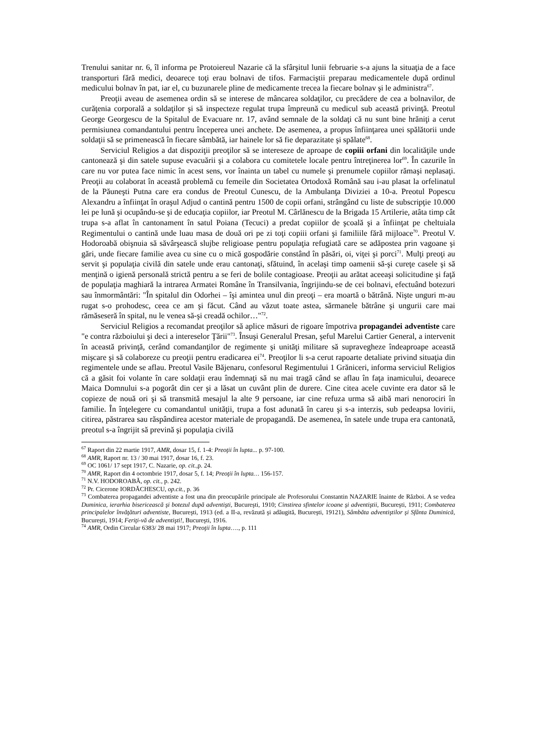Trenului sanitar nr. 6, îl informa pe Protoiereul Nazarie că la sfârşitul lunii februarie s-a ajuns la situaţia de a face transporturi fără medici, deoarece toţi erau bolnavi de tifos. Farmaciştii preparau medicamentele după ordinul medicului bolnav în pat, iar el, cu buzunarele pline de medicamente trecea la fiecare bolnav şi le administra<sup>67</sup>.
Preoţii aveau de asemenea ordin să se interese de mâncarea soldaţilor, cu precădere de cea a bolnavilor, de curăţenia corporală a soldaţilor şi să inspecteze regulat trupa împreună cu medicul sub această privinţă. Preotul George Georgescu de la Spitalul de Evacuare nr. 17, având semnale de la soldaţi că nu sunt bine hrăniţi a cerut permisiunea comandantului pentru începerea unei anchete. De asemenea, a propus înfiinţarea unei spălătorii unde soldaţii să se primenească în fiecare sâmbătă, iar hainele lor să fie deparazitate şi spălate<sup>68</sup>.
Serviciul Religios a dat dispoziţii preoţilor să se intereseze de aproape de copiii orfani din localităţile unde cantonează şi din satele supuse evacuării şi a colabora cu comitetele locale pentru întreţinerea lor<sup>69</sup>. În cazurile în care nu vor putea face nimic în acest sens, vor înainta un tabel cu numele şi prenumele copiilor rămaşi neplasaţi. Preoţii au colaborat în această problemă cu femeile din Societatea Ortodoxă Română sau i-au plasat la orfelinatul de la Păuneşti Putna care era condus de Preotul Cunescu, de la Ambulanţa Diviziei a 10-a. Preotul Popescu Alexandru a înfiinţat în oraşul Adjud o cantină pentru 1500 de copii orfani, strângând cu liste de subscripţie 10.000 lei pe lună şi ocupându-se şi de educaţia copiilor, iar Preotul M. Cârlănescu de la Brigada 15 Artilerie, atâta timp cât trupa s-a aflat în cantonament în satul Poiana (Tecuci) a predat copiilor de şcoală şi a înfiinţat pe cheltuiala Regimentului o cantină unde luau masa de două ori pe zi toţi copiii orfani şi familiile fără mijloace<sup>70</sup>. Preotul V. Hodoroabă obişnuia să săvârşească slujbe religioase pentru populaţia refugiată care se adăpostea prin vagoane şi gări, unde fiecare familie avea cu sine cu o mică gospodărie constând în păsări, oi, viţei şi porci<sup>71</sup>. Mulţi preoţi au servit şi populaţia civilă din satele unde erau cantonaţi, sfătuind, în acelaşi timp oamenii să-şi curеţe casele şi să menţină o igienă personală strictă pentru a se feri de bolile contagioase. Preoţii au arătat aceeaşi solicitudine şi faţă de populaţia maghiară la intrarea Armatei Române în Transilvania, îngrijindu-se de cei bolnavi, efectuând botezuri sau înmormântări: "În spitalul din Odorhei – îşi amintea unul din preoţi – era moartă o bătrână. Nişte unguri m-au rugat s-o prohodesc, ceea ce am şi făcut. Când au văzut toate astea, sărmanele bătrâne şi ungurii care mai rămăseseră în spital, nu le venea să-şi creadă ochilor…"<sup>72</sup>.
Serviciul Religios a recomandat preoţilor să aplice măsuri de rigoare împotriva propagandei adventiste care "e contra războiului şi deci a intereselor Ţării"<sup>73</sup>. Însuşi Generalul Presan, şeful Marelui Cartier General, a intervenit în această privinţă, cerând comandanţilor de regimente şi unităţi militare să supravegheze îndeaproape această mişcare şi să colaboreze cu preoţii pentru eradicarea ei<sup>74</sup>. Preoţilor li s-a cerut rapoarte detaliate privind situaţia din regimentele unde se aflau. Preotul Vasile Băjenaru, confesorul Regimentului 1 Grăniceri, informa serviciul Religios că a găsit foi volante în care soldaţii erau îndemnaţi să nu mai tragă când se aflau în faţa inamicului, deoarece Maica Domnului s-a pogorât din cer şi a lăsat un cuvânt plin de durere. Cine citea acele cuvinte era dator să le copieze de nouă ori şi să transmită mesajul la alte 9 persoane, iar cine refuza urma să aibă mari nenorociri în familie. În înţelegere cu comandantul unităţii, trupa a fost adunată în careu şi s-a interzis, sub pedeapsa lovirii, citirea, păstrarea sau răspândirea acestor materiale de propagandă. De asemenea, în satele unde trupa era cantonată, preotul s-a îngrijit să prevină şi populaţia civilă
<sup>67</sup> Raport din 22 martie 1917, AMR, dosar 15, f. 1-4: Preoţii în lupta... p. 97-100.
<sup>68</sup> AMR, Raport nr. 13 / 30 mai 1917, dosar 16, f. 23.
<sup>69</sup> OC 1061/ 17 sept 1917, C. Nazarie, op. cit., p. 24.
<sup>70</sup> AMR, Raport din 4 octombrie 1917, dosar 5, f. 14; Preoţii în lupta… 156-157.
<sup>71</sup> N.V. HODOROABĂ, op. cit., p. 242.
<sup>72</sup> Pr. Cicerone IORDĂCHESCU, op.cit., p. 36
<sup>73</sup> Combaterea propagandei adventiste a fost una din preocupările principale ale Profesorului Constantin NAZARIE înainte de Război. A se vedea Duminica, ierarhia bisericească şi botezul după adventişti, Bucureşti, 1910; Cinstirea sfintelor icoane şi adventiştii, Bucureşti, 1911; Combaterea principalelor învăţături adventiste, Bucureşti, 1913 (ed. a II-a, revăzută şi adăugită, Bucureşti, 19121), Sâmbăta adventiştilor şi Sfânta Duminică, Bucureşti, 1914; Feriţi-vă de adventişti!, Bucureşti, 1916.
<sup>74</sup> AMR, Ordin Circular 6383/ 28 mai 1917; Preoţii în lupta…., p. 111